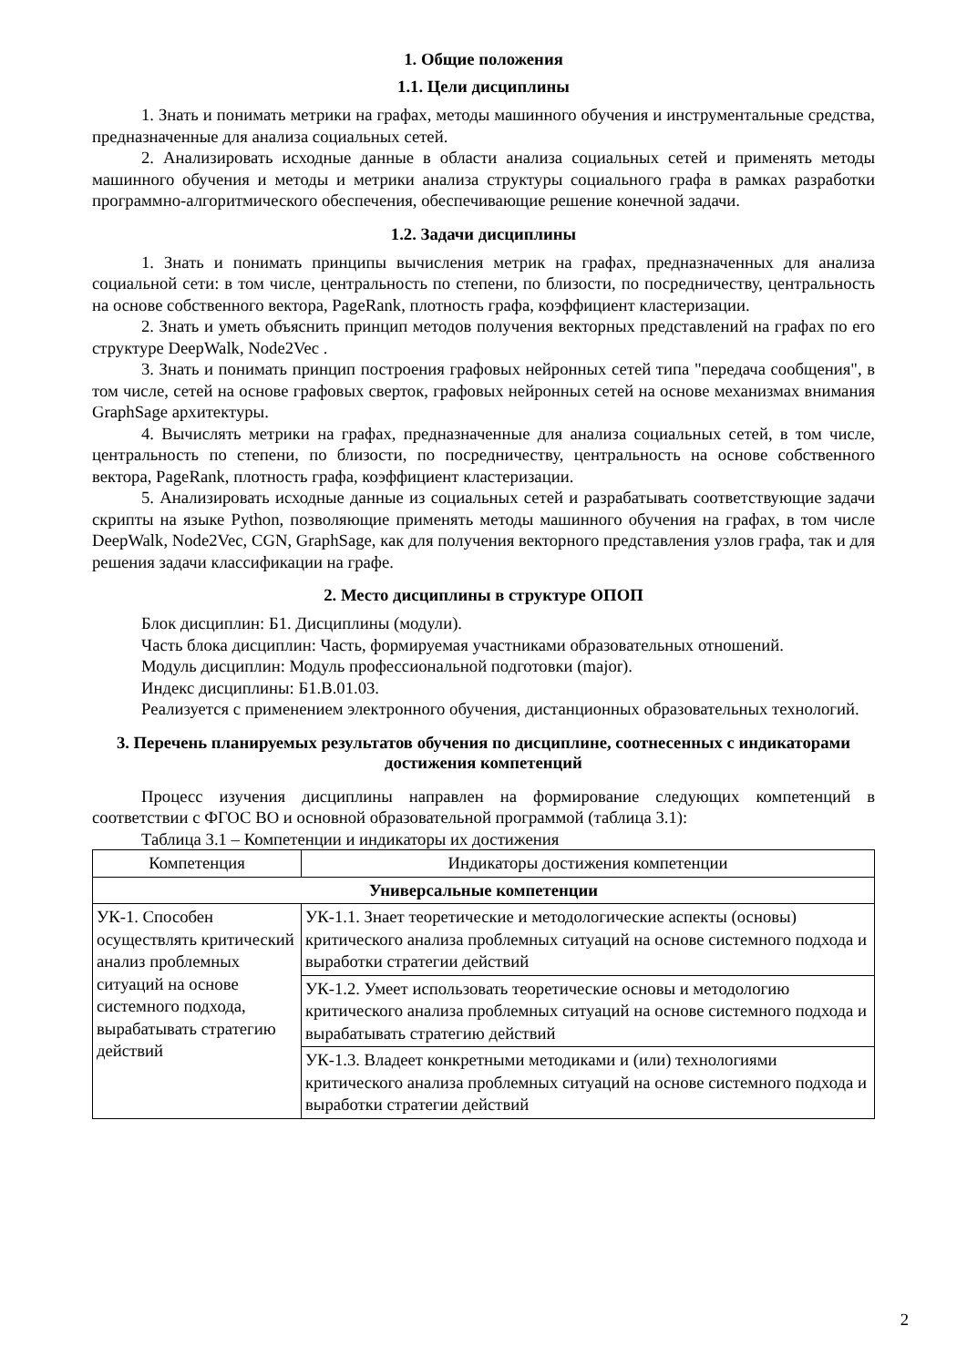1. Общие положения
1.1. Цели дисциплины
1. Знать и понимать метрики на графах, методы машинного обучения и инструментальные средства, предназначенные для анализа социальных сетей.
2. Анализировать исходные данные в области анализа социальных сетей и применять методы машинного обучения и методы и метрики анализа структуры социального графа в рамках разработки программно-алгоритмического обеспечения, обеспечивающие решение конечной задачи.
1.2. Задачи дисциплины
1. Знать и понимать принципы вычисления метрик на графах, предназначенных для анализа социальной сети: в том числе, центральность по степени, по близости, по посредничеству, центральность на основе собственного вектора, PageRank, плотность графа, коэффициент кластеризации.
2. Знать и уметь объяснить принцип методов получения векторных представлений на графах по его структуре DeepWalk, Node2Vec .
3. Знать и понимать принцип построения графовых нейронных сетей типа "передача сообщения", в том числе, сетей на основе графовых сверток, графовых нейронных сетей на основе механизмах внимания GraphSage архитектуры.
4. Вычислять метрики на графах, предназначенные для анализа социальных сетей, в том числе, центральность по степени, по близости, по посредничеству, центральность на основе собственного вектора, PageRank, плотность графа, коэффициент кластеризации.
5. Анализировать исходные данные из социальных сетей и разрабатывать соответствующие задачи скрипты на языке Python, позволяющие применять методы машинного обучения на графах, в том числе DeepWalk, Node2Vec, CGN, GraphSage, как для получения векторного представления узлов графа, так и для решения задачи классификации на графе.
2. Место дисциплины в структуре ОПОП
Блок дисциплин: Б1. Дисциплины (модули).
Часть блока дисциплин: Часть, формируемая участниками образовательных отношений.
Модуль дисциплин: Модуль профессиональной подготовки (major).
Индекс дисциплины: Б1.В.01.03.
Реализуется с применением электронного обучения, дистанционных образовательных технологий.
3. Перечень планируемых результатов обучения по дисциплине, соотнесенных с индикаторами достижения компетенций
Процесс изучения дисциплины направлен на формирование следующих компетенций в соответствии с ФГОС ВО и основной образовательной программой (таблица 3.1):
Таблица 3.1 – Компетенции и индикаторы их достижения
| Компетенция | Индикаторы достижения компетенции |
| --- | --- |
| Универсальные компетенции | |
| УК-1. Способен осуществлять критический анализ проблемных ситуаций на основе системного подхода, вырабатывать стратегию действий | УК-1.1. Знает теоретические и методологические аспекты (основы) критического анализа проблемных ситуаций на основе системного подхода и выработки стратегии действий |
| | УК-1.2. Умеет использовать теоретические основы и методологию критического анализа проблемных ситуаций на основе системного подхода и вырабатывать стратегию действий |
| | УК-1.3. Владеет конкретными методиками и (или) технологиями критического анализа проблемных ситуаций на основе системного подхода и выработки стратегии действий |
2